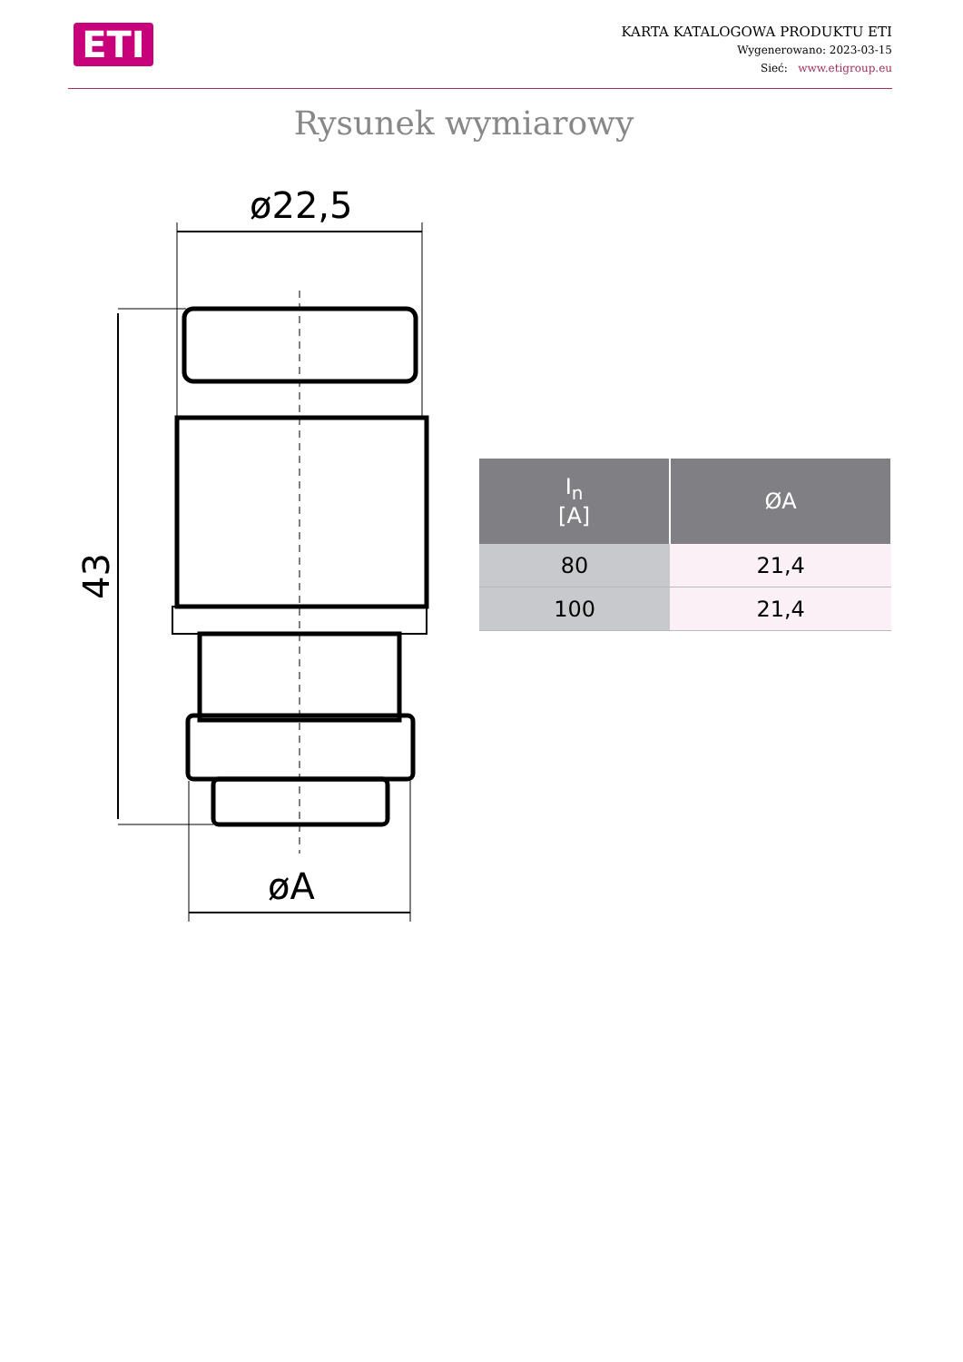ETI
KARTA KATALOGOWA PRODUKTU ETI
Wygenerowano: 2023-03-15
Sieć: www.etigroup.eu
Rysunek wymiarowy
ø22,5
øA
43
| I<sub>n</sub> [A] | ØA |
| --- | --- |
| 80 | 21,4 |
| 100 | 21,4 |